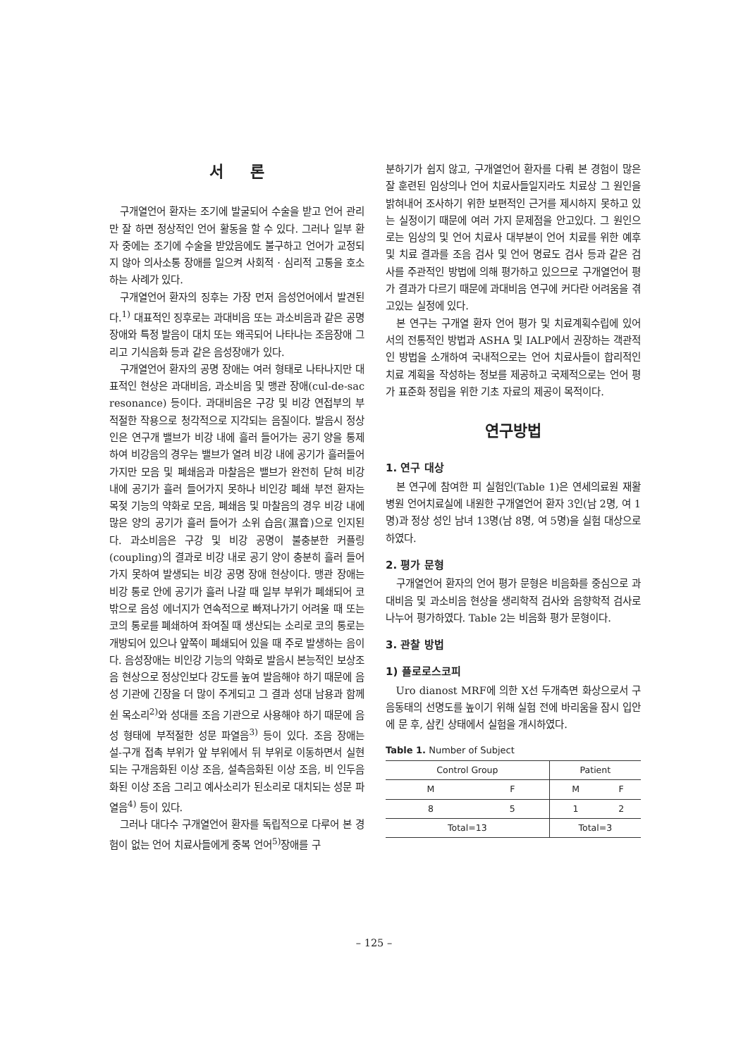서 론
구개열언어 환자는 조기에 발굴되어 수술을 받고 언어 관리만 잘 하면 정상적인 언어 활동을 할 수 있다. 그러나 일부 환자 중에는 조기에 수술을 받았음에도 불구하고 언어가 교정되지 않아 의사소통 장애를 일으켜 사회적 · 심리적 고통을 호소하는 사례가 있다.
구개열언어 환자의 징후는 가장 먼저 음성언어에서 발견된다.<sup>1)</sup> 대표적인 징후로는 과대비음 또는 과소비음과 같은 공명장애와 특정 발음이 대치 또는 왜곡되어 나타나는 조음장애 그리고 기식음화 등과 같은 음성장애가 있다.
구개열언어 환자의 공명 장애는 여러 형태로 나타나지만 대표적인 현상은 과대비음, 과소비음 및 맹관 장애(cul-de-sac resonance) 등이다. 과대비음은 구강 및 비강 연접부의 부적절한 작용으로 청각적으로 지각되는 음질이다. 발음시 정상인은 연구개 밸브가 비강 내에 흘러 들어가는 공기 양을 통제하여 비강음의 경우는 밸브가 열려 비강 내에 공기가 흘러들어 가지만 모음 및 폐쇄음과 마찰음은 밸브가 완전히 닫혀 비강 내에 공기가 흘러 들어가지 못하나 비인강 폐쇄 부전 환자는 목젖 기능의 약화로 모음, 폐쇄음 및 마찰음의 경우 비강 내에 많은 양의 공기가 흘러 들어가 소위 습음(濕音)으로 인지된다. 과소비음은 구강 및 비강 공명이 불충분한 커플링(coupling)의 결과로 비강 내로 공기 양이 충분히 흘러 들어가지 못하여 발생되는 비강 공명 장애 현상이다. 맹관 장애는 비강 통로 안에 공기가 흘러 나갈 때 일부 부위가 폐쇄되어 코 밖으로 음성 에너지가 연속적으로 빠져나가기 어려울 때 또는 코의 통로를 폐쇄하여 좌여질 때 생산되는 소리로 코의 통로는 개방되어 있으나 앞쪽이 폐쇄되어 있을 때 주로 발생하는 음이다. 음성장애는 비인강 기능의 약화로 발음시 본능적인 보상조음 현상으로 정상인보다 강도를 높여 발음해야 하기 때문에 음성 기관에 긴장을 더 많이 주게되고 그 결과 성대 남용과 함께 쉰 목소리<sup>2)</sup>와 성대를 조음 기관으로 사용해야 하기 때문에 음성 형태에 부적절한 성문 파열음<sup>3)</sup> 등이 있다. 조음 장애는 설-구개 접촉 부위가 앞 부위에서 뒤 부위로 이동하면서 실현되는 구개음화된 이상 조음, 설측음화된 이상 조음, 비 인두음화된 이상 조음 그리고 예사소리가 된소리로 대치되는 성문 파열음<sup>4)</sup> 등이 있다.
그러나 대다수 구개열언어 환자를 독립적으로 다루어 본 경험이 없는 언어 치료사들에게 중복 언어<sup>5)</sup>장애를 구
분하기가 쉽지 않고, 구개열언어 환자를 다뤄 본 경험이 많은 잘 훈련된 임상의나 언어 치료사들일지라도 치료상 그 원인을 밝혀내어 조사하기 위한 보편적인 근거를 제시하지 못하고 있는 실정이기 때문에 여러 가지 문제점을 안고있다. 그 원인으로는 임상의 및 언어 치료사 대부분이 언어 치료를 위한 예후 및 치료 결과를 조음 검사 및 언어 명료도 검사 등과 같은 검사를 주관적인 방법에 의해 평가하고 있으므로 구개열언어 평가 결과가 다르기 때문에 과대비음 연구에 커다란 어려움을 겪고있는 실정에 있다.
본 연구는 구개열 환자 언어 평가 및 치료계획수립에 있어서의 전통적인 방법과 ASHA 및 IALP에서 권장하는 객관적인 방법을 소개하여 국내적으로는 언어 치료사들이 합리적인 치료 계획을 작성하는 정보를 제공하고 국제적으로는 언어 평가 표준화 정립을 위한 기초 자료의 제공이 목적이다.
연구방법
1. 연구 대상
본 연구에 참여한 피 실험인(Table 1)은 연세의료원 재활병원 언어치료실에 내원한 구개열언어 환자 3인(남 2명, 여 1명)과 정상 성인 남녀 13명(남 8명, 여 5명)을 실험 대상으로 하였다.
2. 평가 문형
구개열언어 환자의 언어 평가 문형은 비음화를 중심으로 과대비음 및 과소비음 현상을 생리학적 검사와 음향학적 검사로 나누어 평가하였다. Table 2는 비음화 평가 문형이다.
3. 관찰 방법
1) 플로로스코피
Uro dianost MRF에 의한 X선 두개측면 화상으로서 구음동태의 선명도를 높이기 위해 실험 전에 바리움을 잠시 입안에 문 후, 삼킨 상태에서 실험을 개시하였다.
Table 1. Number of Subject
| Control Group | | Patient | |
| --- | --- | --- | --- |
| M | F | M | F |
| 8 | 5 | 1 | 2 |
| Total=13 | | Total=3 | |
– 125 –